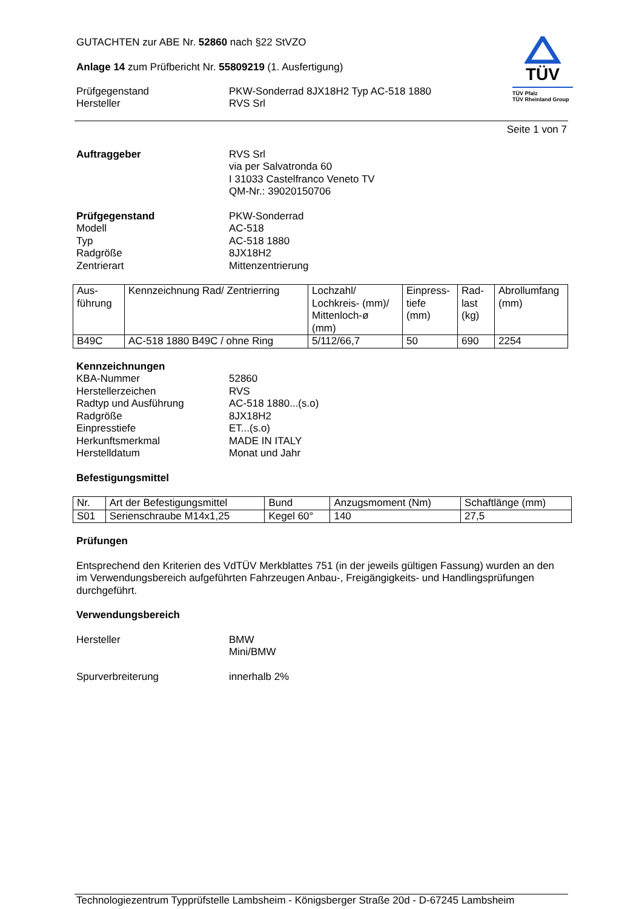GUTACHTEN zur ABE Nr. 52860 nach §22 StVZO
Anlage 14 zum Prüfbericht Nr. 55809219 (1. Ausfertigung)
Prüfgegenstand PKW-Sonderrad 8JX18H2 Typ AC-518 1880
Hersteller RVS Srl
TÜV
TÜV Pfalz
TÜV Rheinland Group
Seite 1 von 7
Auftraggeber
RVS Srl
via per Salvatronda 60
I 31033 Castelfranco Veneto TV
QM-Nr.: 39020150706
Prüfgegenstand
Modell
Typ
Radgröße
Zentrierart
PKW-Sonderrad
AC-518
AC-518 1880
8JX18H2
Mittenzentrierung
| Aus- führung | Kennzeichnung Rad/ Zentrierring | Lochzahl/ Lochkreis- (mm)/ Mittenloch-ø (mm) | Einpress- tiefe (mm) | Rad- last (kg) | Abrollumfang (mm) |
| --- | --- | --- | --- | --- | --- |
| B49C | AC-518 1880 B49C / ohne Ring | 5/112/66,7 | 50 | 690 | 2254 |
Kennzeichnungen
KBA-Nummer
Herstellerzeichen
Radtyp und Ausführung
Radgröße
Einpresstiefe
Herkunftsmerkmal
Herstelldatum
52860
RVS
AC-518 1880...(s.o)
8JX18H2
ET...(s.o)
MADE IN ITALY
Monat und Jahr
Befestigungsmittel
| Nr. | Art der Befestigungsmittel | Bund | Anzugsmoment (Nm) | Schaftlänge (mm) |
| --- | --- | --- | --- | --- |
| S01 | Serienschraube M14x1,25 | Kegel 60° | 140 | 27,5 |
Prüfungen
Entsprechend den Kriterien des VdTÜV Merkblattes 751 (in der jeweils gültigen Fassung) wurden an den im Verwendungsbereich aufgeführten Fahrzeugen Anbau-, Freigängigkeits- und Handlingsprüfungen durchgeführt.
Verwendungsbereich
Hersteller
BMW
Mini/BMW
Spurverbreiterung innerhalb 2%
Technologiezentrum Typprüfstelle Lambsheim - Königsberger Straße 20d - D-67245 Lambsheim